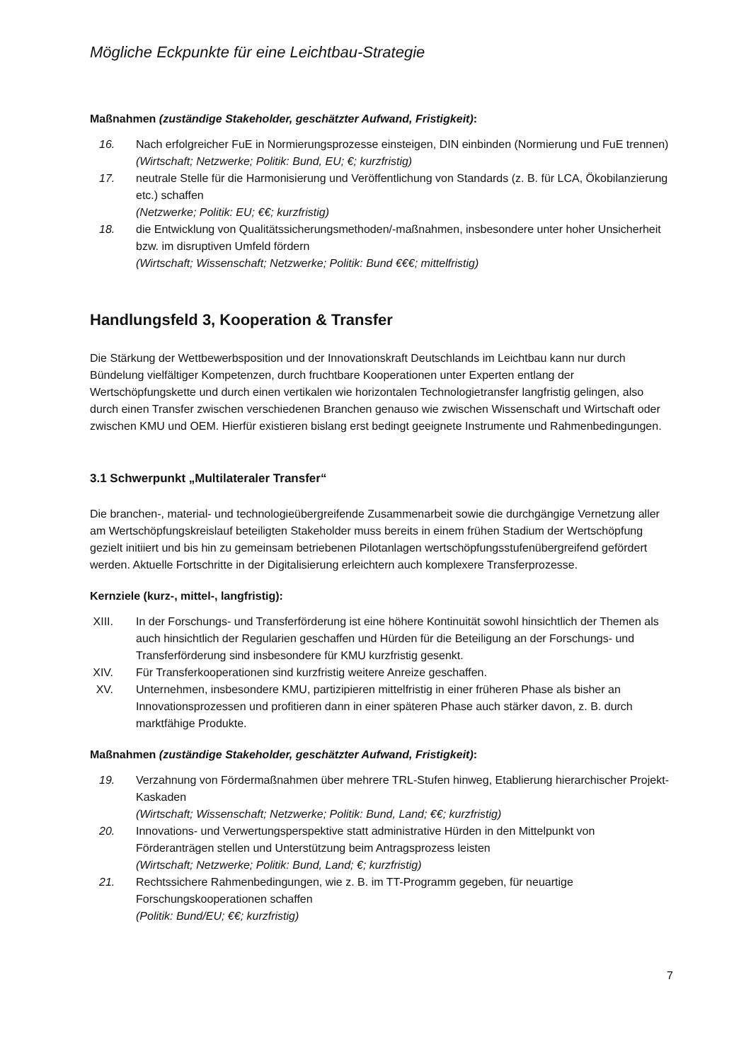Mögliche Eckpunkte für eine Leichtbau-Strategie
Maßnahmen (zuständige Stakeholder, geschätzter Aufwand, Fristigkeit):
16. Nach erfolgreicher FuE in Normierungsprozesse einsteigen, DIN einbinden (Normierung und FuE trennen)
(Wirtschaft; Netzwerke; Politik: Bund, EU; €; kurzfristig)
17. neutrale Stelle für die Harmonisierung und Veröffentlichung von Standards (z. B. für LCA, Ökobilanzierung etc.) schaffen
(Netzwerke; Politik: EU; €€; kurzfristig)
18. die Entwicklung von Qualitätssicherungsmethoden/-maßnahmen, insbesondere unter hoher Unsicherheit bzw. im disruptiven Umfeld fördern
(Wirtschaft; Wissenschaft; Netzwerke; Politik: Bund €€€; mittelfristig)
Handlungsfeld 3, Kooperation & Transfer
Die Stärkung der Wettbewerbsposition und der Innovationskraft Deutschlands im Leichtbau kann nur durch Bündelung vielfältiger Kompetenzen, durch fruchtbare Kooperationen unter Experten entlang der Wertschöpfungskette und durch einen vertikalen wie horizontalen Technologietransfer langfristig gelingen, also durch einen Transfer zwischen verschiedenen Branchen genauso wie zwischen Wissenschaft und Wirtschaft oder zwischen KMU und OEM. Hierfür existieren bislang erst bedingt geeignete Instrumente und Rahmenbedingungen.
3.1 Schwerpunkt „Multilateraler Transfer“
Die branchen-, material- und technologieübergreifende Zusammenarbeit sowie die durchgängige Vernetzung aller am Wertschöpfungskreislauf beteiligten Stakeholder muss bereits in einem frühen Stadium der Wertschöpfung gezielt initiiert und bis hin zu gemeinsam betriebenen Pilotanlagen wertschöpfungsstufenübergreifend gefördert werden. Aktuelle Fortschritte in der Digitalisierung erleichtern auch komplexere Transferprozesse.
Kernziele (kurz-, mittel-, langfristig):
XIII. In der Forschungs- und Transferförderung ist eine höhere Kontinuität sowohl hinsichtlich der Themen als auch hinsichtlich der Regularien geschaffen und Hürden für die Beteiligung an der Forschungs- und Transferförderung sind insbesondere für KMU kurzfristig gesenkt.
XIV. Für Transferkooperationen sind kurzfristig weitere Anreize geschaffen.
XV. Unternehmen, insbesondere KMU, partizipieren mittelfristig in einer früheren Phase als bisher an Innovationsprozessen und profitieren dann in einer späteren Phase auch stärker davon, z. B. durch marktfähige Produkte.
Maßnahmen (zuständige Stakeholder, geschätzter Aufwand, Fristigkeit):
19. Verzahnung von Fördermaßnahmen über mehrere TRL-Stufen hinweg, Etablierung hierarchischer Projekt-Kaskaden
(Wirtschaft; Wissenschaft; Netzwerke; Politik: Bund, Land; €€; kurzfristig)
20. Innovations- und Verwertungsperspektive statt administrative Hürden in den Mittelpunkt von Förderanträgen stellen und Unterstützung beim Antragsprozess leisten
(Wirtschaft; Netzwerke; Politik: Bund, Land; €; kurzfristig)
21. Rechtssichere Rahmenbedingungen, wie z. B. im TT-Programm gegeben, für neuartige Forschungskooperationen schaffen
(Politik: Bund/EU; €€; kurzfristig)
7